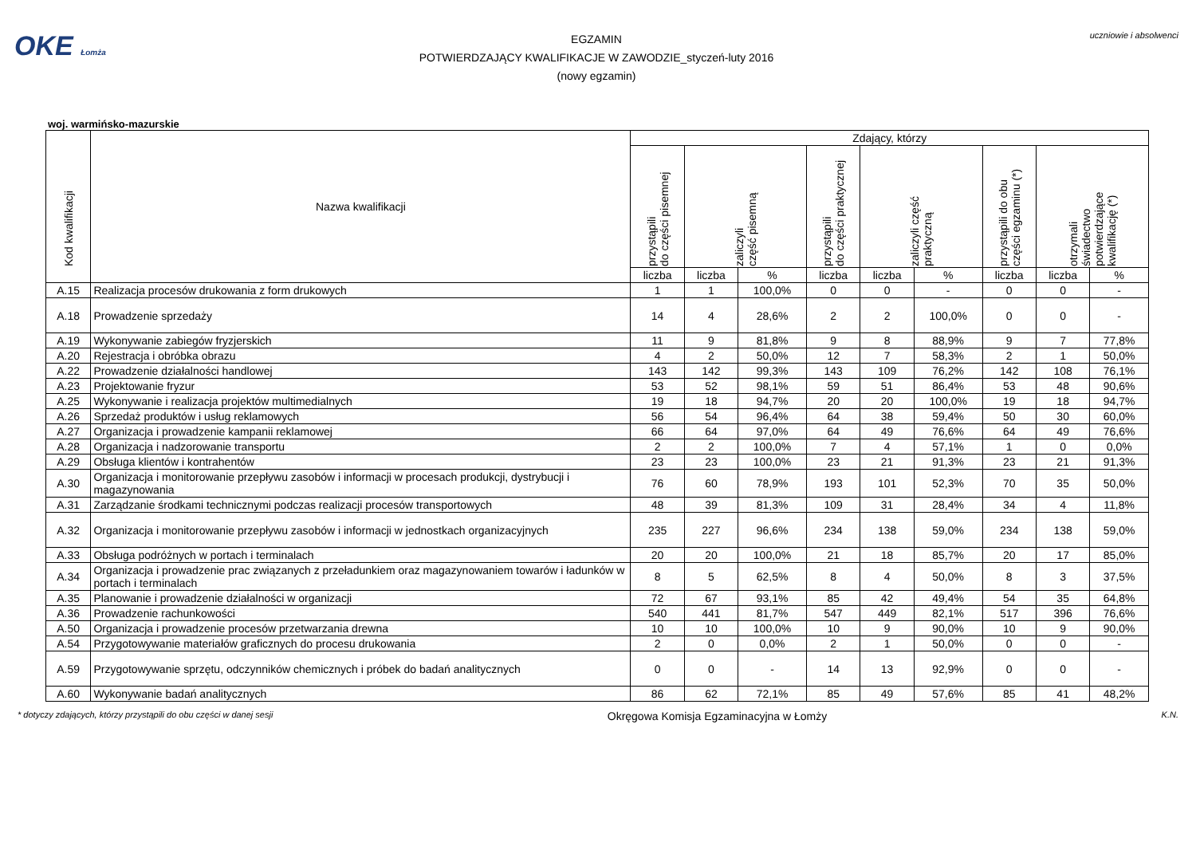OKE Łomża
EGZAMIN
POTWIERDZAJĄCY KWALIFIKACJE W ZAWODZIE_styczeń-luty 2016
(nowy egzamin)
uczniowie i absolwenci
woj. warmińsko-mazurskie
| Kod kwalifikacji | Nazwa kwalifikacji | Zdający, którzy | | | | | | | | |
| --- | --- | --- | --- | --- | --- | --- | --- | --- | --- | --- |
| | | przystąpili do części pisemnej | zaliczyli część pisemną | | przystąpili do części praktycznej | zaliczyli część praktyczną | | przystąpili do obu części egzaminu (*) | otrzymali świadectwo potwierdzające kwalifikację (*) | |
| | | liczba | liczba | % | liczba | liczba | % | liczba | liczba | % |
| A.15 | Realizacja procesów drukowania z form drukowych | 1 | 1 | 100,0% | 0 | 0 | - | 0 | 0 | - |
| A.18 | Prowadzenie sprzedaży | 14 | 4 | 28,6% | 2 | 2 | 100,0% | 0 | 0 | - |
| A.19 | Wykonywanie zabiegów fryzjerskich | 11 | 9 | 81,8% | 9 | 8 | 88,9% | 9 | 7 | 77,8% |
| A.20 | Rejestracja i obróbka obrazu | 4 | 2 | 50,0% | 12 | 7 | 58,3% | 2 | 1 | 50,0% |
| A.22 | Prowadzenie działalności handlowej | 143 | 142 | 99,3% | 143 | 109 | 76,2% | 142 | 108 | 76,1% |
| A.23 | Projektowanie fryzur | 53 | 52 | 98,1% | 59 | 51 | 86,4% | 53 | 48 | 90,6% |
| A.25 | Wykonywanie i realizacja projektów multimedialnych | 19 | 18 | 94,7% | 20 | 20 | 100,0% | 19 | 18 | 94,7% |
| A.26 | Sprzedaż produktów i usług reklamowych | 56 | 54 | 96,4% | 64 | 38 | 59,4% | 50 | 30 | 60,0% |
| A.27 | Organizacja i prowadzenie kampanii reklamowej | 66 | 64 | 97,0% | 64 | 49 | 76,6% | 64 | 49 | 76,6% |
| A.28 | Organizacja i nadzorowanie transportu | 2 | 2 | 100,0% | 7 | 4 | 57,1% | 1 | 0 | 0,0% |
| A.29 | Obsługa klientów i kontrahentów | 23 | 23 | 100,0% | 23 | 21 | 91,3% | 23 | 21 | 91,3% |
| A.30 | Organizacja i monitorowanie przepływu zasobów i informacji w procesach produkcji, dystrybucji i magazynowania | 76 | 60 | 78,9% | 193 | 101 | 52,3% | 70 | 35 | 50,0% |
| A.31 | Zarządzanie środkami technicznymi podczas realizacji procesów transportowych | 48 | 39 | 81,3% | 109 | 31 | 28,4% | 34 | 4 | 11,8% |
| A.32 | Organizacja i monitorowanie przepływu zasobów i informacji w jednostkach organizacyjnych | 235 | 227 | 96,6% | 234 | 138 | 59,0% | 234 | 138 | 59,0% |
| A.33 | Obsługa podróżnych w portach i terminalach | 20 | 20 | 100,0% | 21 | 18 | 85,7% | 20 | 17 | 85,0% |
| A.34 | Organizacja i prowadzenie prac związanych z przeładunkiem oraz magazynowaniem towarów i ładunków w portach i terminalach | 8 | 5 | 62,5% | 8 | 4 | 50,0% | 8 | 3 | 37,5% |
| A.35 | Planowanie i prowadzenie działalności w organizacji | 72 | 67 | 93,1% | 85 | 42 | 49,4% | 54 | 35 | 64,8% |
| A.36 | Prowadzenie rachunkowości | 540 | 441 | 81,7% | 547 | 449 | 82,1% | 517 | 396 | 76,6% |
| A.50 | Organizacja i prowadzenie procesów przetwarzania drewna | 10 | 10 | 100,0% | 10 | 9 | 90,0% | 10 | 9 | 90,0% |
| A.54 | Przygotowywanie materiałów graficznych do procesu drukowania | 2 | 0 | 0,0% | 2 | 1 | 50,0% | 0 | 0 | - |
| A.59 | Przygotowywanie sprzętu, odczynników chemicznych i próbek do badań analitycznych | 0 | 0 | - | 14 | 13 | 92,9% | 0 | 0 | - |
| A.60 | Wykonywanie badań analitycznych | 86 | 62 | 72,1% | 85 | 49 | 57,6% | 85 | 41 | 48,2% |
* dotyczy zdających, którzy przystąpili do obu części w danej sesji Okręgowa Komisja Egzaminacyjna w Łomży K.N.